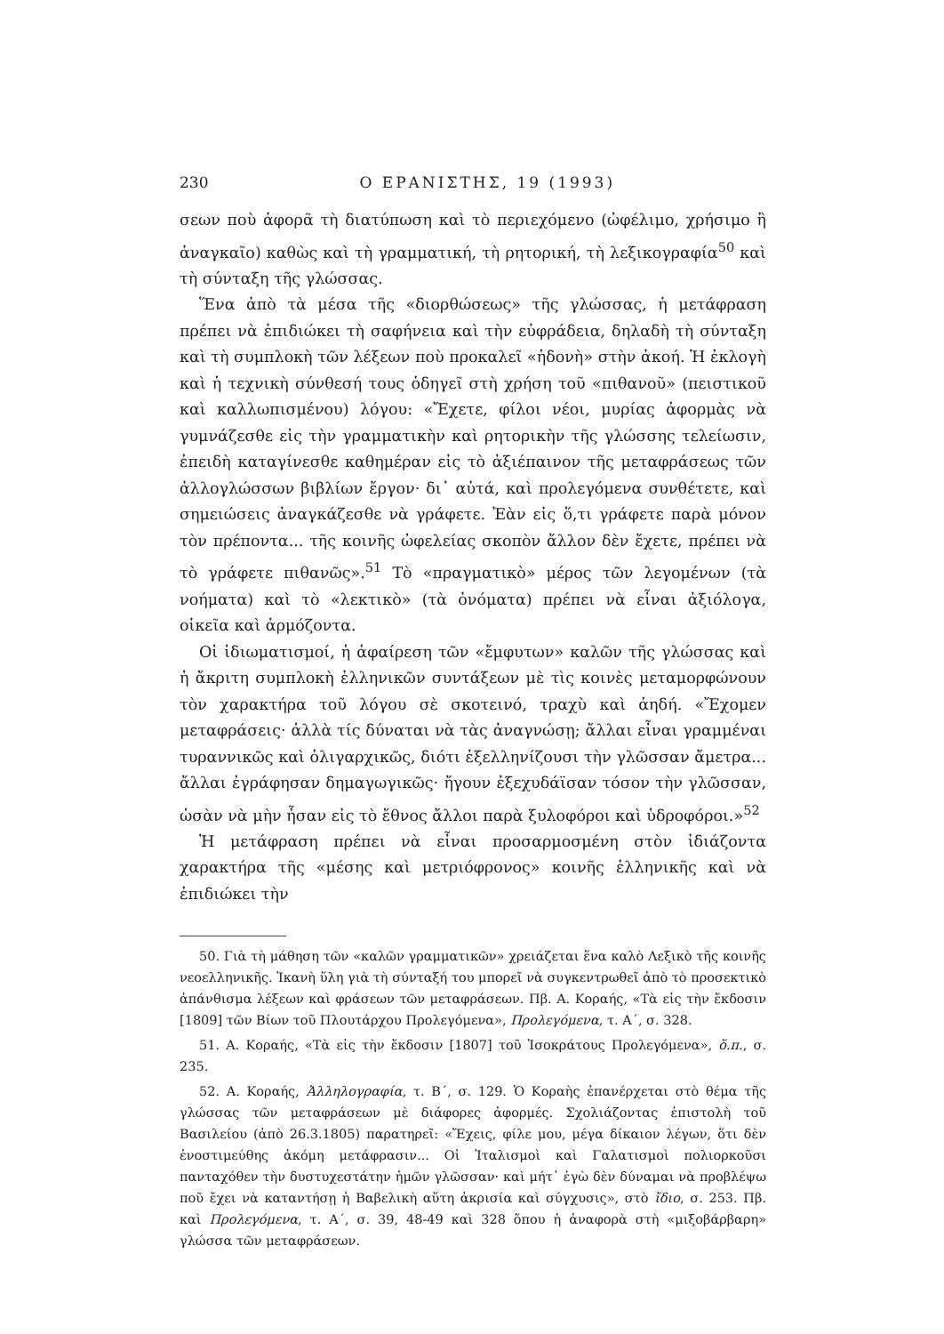230 Ο ΕΡΑΝΙΣΤΗΣ, 19 (1993)
σεων ποὺ ἀφορᾶ τὴ διατύπωση καὶ τὸ περιεχόμενο (ὠφέλιμο, χρήσιμο ἢ ἀναγκαῖο) καθὼς καὶ τὴ γραμματική, τὴ ρητορική, τὴ λεξικογραφία<sup>50</sup> καὶ τὴ σύνταξη τῆς γλώσσας.
Ἕνα ἀπὸ τὰ μέσα τῆς «διορθώσεως» τῆς γλώσσας, ἡ μετάφραση πρέπει νὰ ἐπιδιώκει τὴ σαφήνεια καὶ τὴν εὐφράδεια, δηλαδὴ τὴ σύνταξη καὶ τὴ συμπλοκὴ τῶν λέξεων ποὺ προκαλεῖ «ἡδονὴ» στὴν ἀκοή. Ἡ ἐκλογὴ καὶ ἡ τεχνικὴ σύνθεσή τους ὁδηγεῖ στὴ χρήση τοῦ «πιθανοῦ» (πειστικοῦ καὶ καλλωπισμένου) λόγου: «Ἔχετε, φίλοι νέοι, μυρίας ἀφορμὰς νὰ γυμνάζεσθε εἰς τὴν γραμματικὴν καὶ ρητορικὴν τῆς γλώσσης τελείωσιν, ἐπειδὴ καταγίνεσθε καθημέραν εἰς τὸ ἀξιέπαινον τῆς μεταφράσεως τῶν ἀλλογλώσσων βιβλίων ἔργον· δι᾽ αὐτά, καὶ προλεγόμενα συνθέτετε, καὶ σημειώσεις ἀναγκάζεσθε νὰ γράφετε. Ἐὰν εἰς ὅ,τι γράφετε παρὰ μόνον τὸν πρέποντα... τῆς κοινῆς ὠφελείας σκοπὸν ἄλλον δὲν ἔχετε, πρέπει νὰ τὸ γράφετε πιθανῶς».<sup>51</sup> Τὸ «πραγματικὸ» μέρος τῶν λεγομένων (τὰ νοήματα) καὶ τὸ «λεκτικὸ» (τὰ ὀνόματα) πρέπει νὰ εἶναι ἀξιόλογα, οἰκεῖα καὶ ἁρμόζοντα.
Οἱ ἰδιωματισμοί, ἡ ἀφαίρεση τῶν «ἔμφυτων» καλῶν τῆς γλώσσας καὶ ἡ ἄκριτη συμπλοκὴ ἑλληνικῶν συντάξεων μὲ τὶς κοινὲς μεταμορφώνουν τὸν χαρακτήρα τοῦ λόγου σὲ σκοτεινό, τραχὺ καὶ ἀηδή. «Ἔχομεν μεταφράσεις· ἀλλὰ τίς δύναται νὰ τὰς ἀναγνώσῃ; ἄλλαι εἶναι γραμμέναι τυραννικῶς καὶ ὀλιγαρχικῶς, διότι ἐξελληνίζουσι τὴν γλῶσσαν ἄμετρα... ἄλλαι ἐγράφησαν δημαγωγικῶς· ἤγουν ἐξεχυδάϊσαν τόσον τὴν γλῶσσαν, ὡσὰν νὰ μὴν ἦσαν εἰς τὸ ἔθνος ἄλλοι παρὰ ξυλοφόροι καὶ ὑδροφόροι.»<sup>52</sup>
Ἡ μετάφραση πρέπει νὰ εἶναι προσαρμοσμένη στὸν ἰδιάζοντα χαρακτήρα τῆς «μέσης καὶ μετριόφρονος» κοινῆς ἑλληνικῆς καὶ νὰ ἐπιδιώκει τὴν
50. Γιὰ τὴ μάθηση τῶν «καλῶν γραμματικῶν» χρειάζεται ἕνα καλὸ Λεξικὸ τῆς κοινῆς νεοελληνικῆς. Ἱκανὴ ὕλη γιὰ τὴ σύνταξή του μπορεῖ νὰ συγκεντρωθεῖ ἀπὸ τὸ προσεκτικὸ ἀπάνθισμα λέξεων καὶ φράσεων τῶν μεταφράσεων. Πβ. Α. Κοραής, «Τὰ εἰς τὴν ἔκδοσιν [1809] τῶν Βίων τοῦ Πλουτάρχου Προλεγόμενα», Προλεγόμενα, τ. Α΄, σ. 328.
51. Α. Κοραής, «Τὰ εἰς τὴν ἔκδοσιν [1807] τοῦ Ἰσοκράτους Προλεγόμενα», ὅ.π., σ. 235.
52. Α. Κοραής, Ἀλληλογραφία, τ. Β΄, σ. 129. Ὁ Κοραὴς ἐπανέρχεται στὸ θέμα τῆς γλώσσας τῶν μεταφράσεων μὲ διάφορες ἀφορμές. Σχολιάζοντας ἐπιστολὴ τοῦ Βασιλείου (ἀπὸ 26.3.1805) παρατηρεῖ: «Ἔχεις, φίλε μου, μέγα δίκαιον λέγων, ὅτι δὲν ἐνοστιμεύθης ἀκόμη μετάφρασιν... Οἱ Ἰταλισμοὶ καὶ Γαλατισμοὶ πολιορκοῦσι πανταχόθεν τὴν δυστυχεστάτην ἡμῶν γλῶσσαν· καὶ μήτ᾽ ἐγὼ δὲν δύναμαι νὰ προβλέψω ποῦ ἔχει νὰ καταντήσῃ ἡ Βαβελικὴ αὕτη ἀκρισία καὶ σύγχυσις», στὸ ἴδιο, σ. 253. Πβ. καὶ Προλεγόμενα, τ. Α΄, σ. 39, 48-49 καὶ 328 ὅπου ἡ ἀναφορὰ στὴ «μιξοβάρβαρη» γλώσσα τῶν μεταφράσεων.